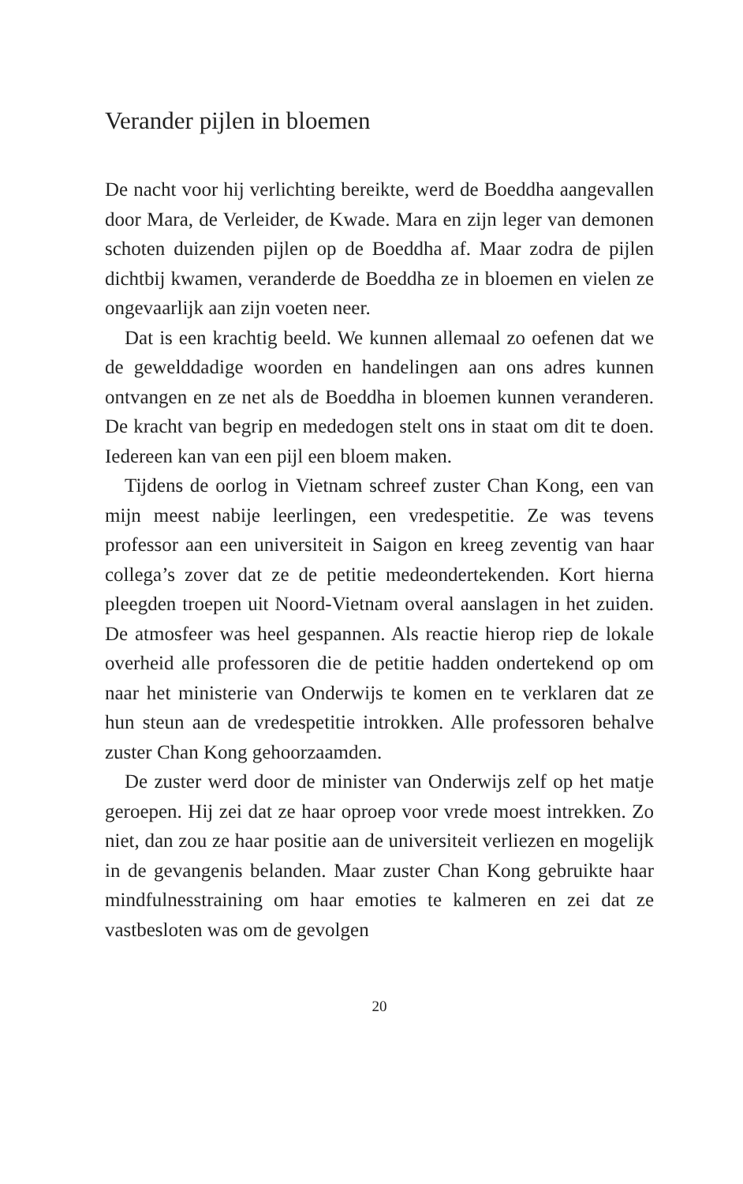Verander pijlen in bloemen
De nacht voor hij verlichting bereikte, werd de Boeddha aan­gevallen door Mara, de Verleider, de Kwade. Mara en zijn le­ger van demonen schoten duizenden pijlen op de Boeddha af. Maar zodra de pijlen dichtbij kwamen, veranderde de Boeddha ze in bloemen en vielen ze ongevaarlijk aan zijn voeten neer.
Dat is een krachtig beeld. We kunnen allemaal zo oefenen dat we de gewelddadige woorden en handelingen aan ons adres kunnen ontvangen en ze net als de Boeddha in bloe­men kunnen veranderen. De kracht van begrip en mededogen stelt ons in staat om dit te doen. Iedereen kan van een pijl een bloem maken.
Tijdens de oorlog in Vietnam schreef zuster Chan Kong, een van mijn meest nabije leerlingen, een vredespetitie. Ze was tevens professor aan een universiteit in Saigon en kreeg zeventig van haar collega’s zover dat ze de petitie medeonder­tekenden. Kort hierna pleegden troepen uit Noord-Vietnam overal aanslagen in het zuiden. De atmosfeer was heel gespan­nen. Als reactie hierop riep de lokale overheid alle professoren die de petitie hadden ondertekend op om naar het ministerie van Onderwijs te komen en te verklaren dat ze hun steun aan de vredespetitie introkken. Alle professoren behalve zuster Chan Kong gehoorzaamden.
De zuster werd door de minister van Onderwijs zelf op het matje geroepen. Hij zei dat ze haar oproep voor vrede moest intrekken. Zo niet, dan zou ze haar positie aan de universiteit verliezen en mogelijk in de gevangenis belanden. Maar zuster Chan Kong gebruikte haar mindfulnesstraining om haar emo­ties te kalmeren en zei dat ze vastbesloten was om de gevolgen
20